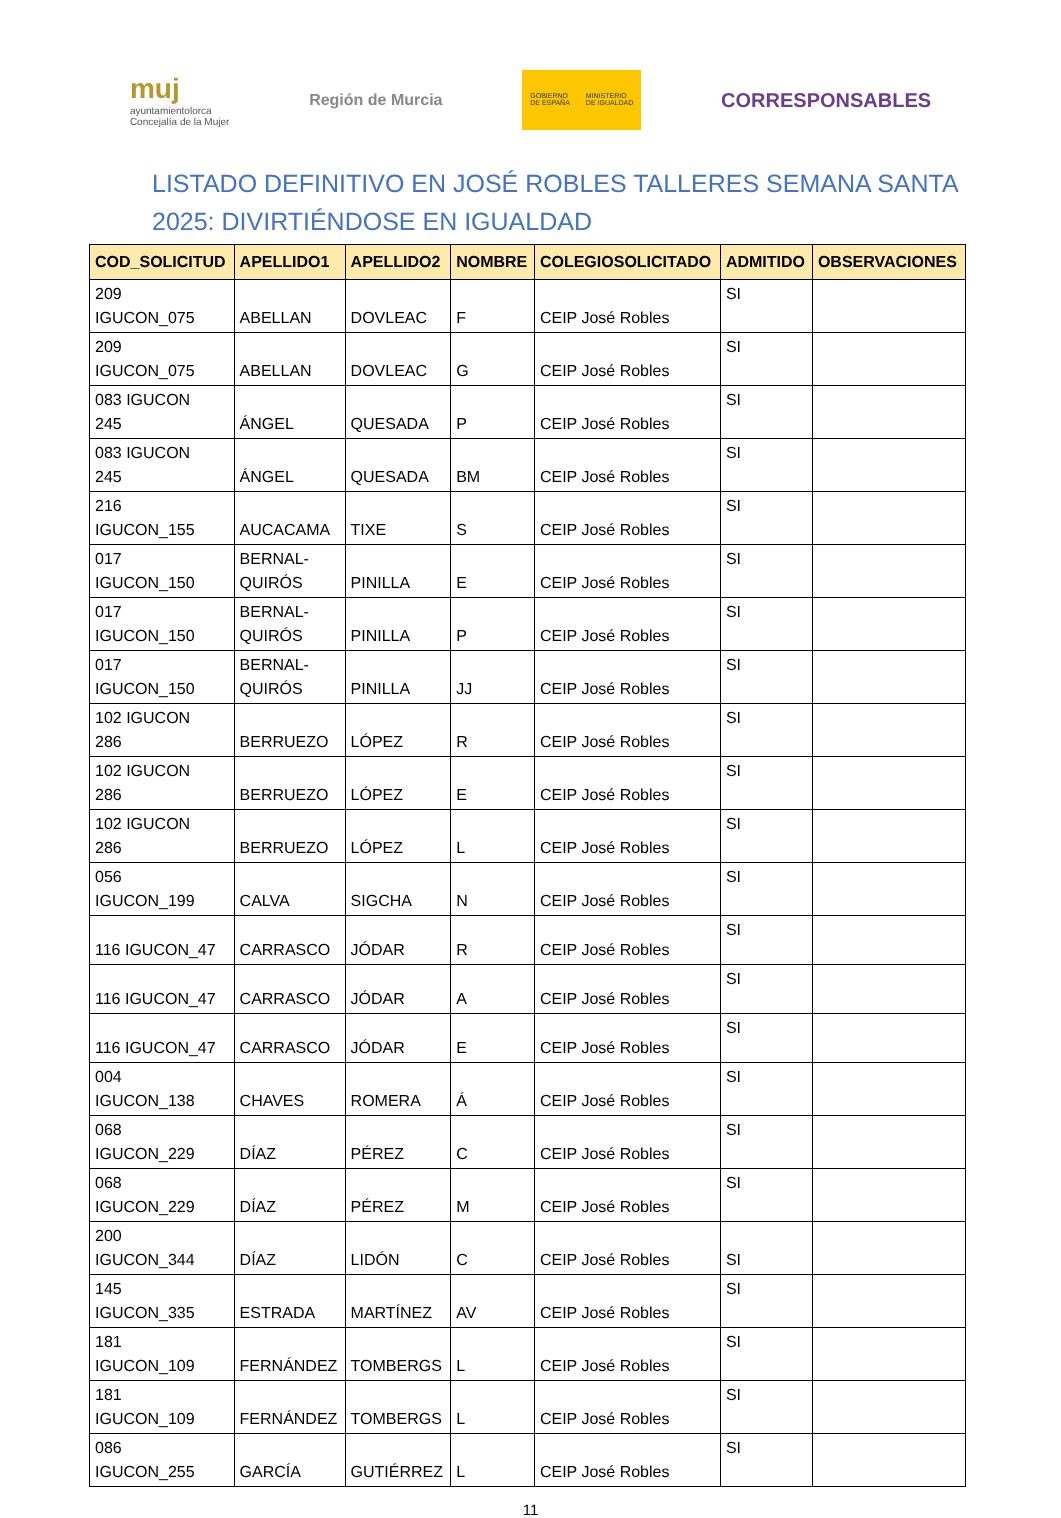muj
ayuntamientolorca
Concejalía de la Mujer
Región de Murcia
GOBIERNO
DE ESPAÑA
MINISTERIO
DE IGUALDAD
CORRESPONSABLES
LISTADO DEFINITIVO EN JOSÉ ROBLES TALLERES SEMANA SANTA
2025: DIVIRTIÉNDOSE EN IGUALDAD
| COD_SOLICITUD | APELLIDO1 | APELLIDO2 | NOMBRE | COLEGIOSOLICITADO | ADMITIDO | OBSERVACIONES |
| --- | --- | --- | --- | --- | --- | --- |
| 209 IGUCON_075 | ABELLAN | DOVLEAC | F | CEIP José Robles | SI | |
| 209 IGUCON_075 | ABELLAN | DOVLEAC | G | CEIP José Robles | SI | |
| 083 IGUCON 245 | ÁNGEL | QUESADA | P | CEIP José Robles | SI | |
| 083 IGUCON 245 | ÁNGEL | QUESADA | BM | CEIP José Robles | SI | |
| 216 IGUCON_155 | AUCACAMA | TIXE | S | CEIP José Robles | SI | |
| 017 IGUCON_150 | BERNAL- QUIRÓS | PINILLA | E | CEIP José Robles | SI | |
| 017 IGUCON_150 | BERNAL- QUIRÓS | PINILLA | P | CEIP José Robles | SI | |
| 017 IGUCON_150 | BERNAL- QUIRÓS | PINILLA | JJ | CEIP José Robles | SI | |
| 102 IGUCON 286 | BERRUEZO | LÓPEZ | R | CEIP José Robles | SI | |
| 102 IGUCON 286 | BERRUEZO | LÓPEZ | E | CEIP José Robles | SI | |
| 102 IGUCON 286 | BERRUEZO | LÓPEZ | L | CEIP José Robles | SI | |
| 056 IGUCON_199 | CALVA | SIGCHA | N | CEIP José Robles | SI | |
| 116 IGUCON_47 | CARRASCO | JÓDAR | R | CEIP José Robles | SI | |
| 116 IGUCON_47 | CARRASCO | JÓDAR | A | CEIP José Robles | SI | |
| 116 IGUCON_47 | CARRASCO | JÓDAR | E | CEIP José Robles | SI | |
| 004 IGUCON_138 | CHAVES | ROMERA | Á | CEIP José Robles | SI | |
| 068 IGUCON_229 | DÍAZ | PÉREZ | C | CEIP José Robles | SI | |
| 068 IGUCON_229 | DÍAZ | PÉREZ | M | CEIP José Robles | SI | |
| 200 IGUCON_344 | DÍAZ | LIDÓN | C | CEIP José Robles | SI | |
| 145 IGUCON_335 | ESTRADA | MARTÍNEZ | AV | CEIP José Robles | SI | |
| 181 IGUCON_109 | FERNÁNDEZ | TOMBERGS | L | CEIP José Robles | SI | |
| 181 IGUCON_109 | FERNÁNDEZ | TOMBERGS | L | CEIP José Robles | SI | |
| 086 IGUCON_255 | GARCÍA | GUTIÉRREZ | L | CEIP José Robles | SI | |
11